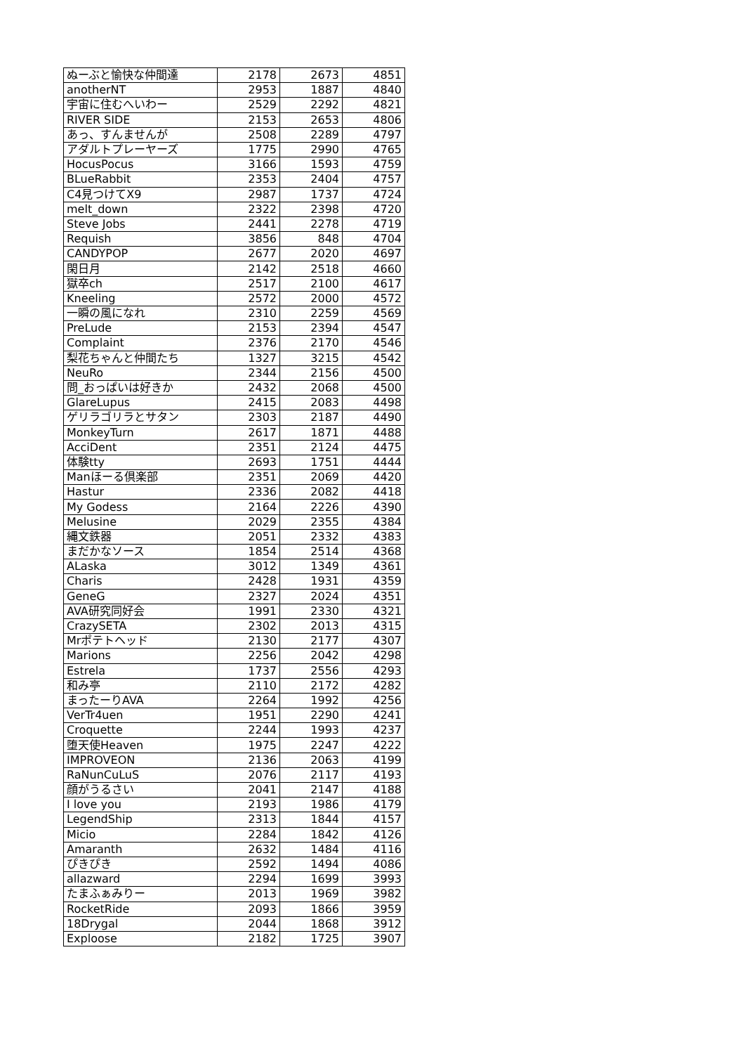| ぬーぶと愉快な仲間達 | 2178 | 2673 | 4851 |
| anotherNT | 2953 | 1887 | 4840 |
| 宇宙に住むへいわー | 2529 | 2292 | 4821 |
| RIVER SIDE | 2153 | 2653 | 4806 |
| あっ、すんませんが | 2508 | 2289 | 4797 |
| アダルトプレーヤーズ | 1775 | 2990 | 4765 |
| HocusPocus | 3166 | 1593 | 4759 |
| BLueRabbit | 2353 | 2404 | 4757 |
| C4見つけてX9 | 2987 | 1737 | 4724 |
| melt_down | 2322 | 2398 | 4720 |
| Steve Jobs | 2441 | 2278 | 4719 |
| Requish | 3856 | 848 | 4704 |
| CANDYPOP | 2677 | 2020 | 4697 |
| 閑日月 | 2142 | 2518 | 4660 |
| 獄卒ch | 2517 | 2100 | 4617 |
| Kneeling | 2572 | 2000 | 4572 |
| 一瞬の風になれ | 2310 | 2259 | 4569 |
| PreLude | 2153 | 2394 | 4547 |
| Complaint | 2376 | 2170 | 4546 |
| 梨花ちゃんと仲間たち | 1327 | 3215 | 4542 |
| NeuRo | 2344 | 2156 | 4500 |
| 問_おっぱいは好きか | 2432 | 2068 | 4500 |
| GlareLupus | 2415 | 2083 | 4498 |
| ゲリラゴリラとサタン | 2303 | 2187 | 4490 |
| MonkeyTurn | 2617 | 1871 | 4488 |
| AcciDent | 2351 | 2124 | 4475 |
| 体験tty | 2693 | 1751 | 4444 |
| Manほーる倶楽部 | 2351 | 2069 | 4420 |
| Hastur | 2336 | 2082 | 4418 |
| My Godess | 2164 | 2226 | 4390 |
| Melusine | 2029 | 2355 | 4384 |
| 縄文鉄器 | 2051 | 2332 | 4383 |
| まだかなソース | 1854 | 2514 | 4368 |
| ALaska | 3012 | 1349 | 4361 |
| Charis | 2428 | 1931 | 4359 |
| GeneG | 2327 | 2024 | 4351 |
| AVA研究同好会 | 1991 | 2330 | 4321 |
| CrazySETA | 2302 | 2013 | 4315 |
| Mrポテトヘッド | 2130 | 2177 | 4307 |
| Marions | 2256 | 2042 | 4298 |
| Estrela | 1737 | 2556 | 4293 |
| 和み亭 | 2110 | 2172 | 4282 |
| まったーりAVA | 2264 | 1992 | 4256 |
| VerTr4uen | 1951 | 2290 | 4241 |
| Croquette | 2244 | 1993 | 4237 |
| 堕天使Heaven | 1975 | 2247 | 4222 |
| IMPROVEON | 2136 | 2063 | 4199 |
| RaNunCuLuS | 2076 | 2117 | 4193 |
| 顔がうるさい | 2041 | 2147 | 4188 |
| I love you | 2193 | 1986 | 4179 |
| LegendShip | 2313 | 1844 | 4157 |
| Micio | 2284 | 1842 | 4126 |
| Amaranth | 2632 | 1484 | 4116 |
| ぴきぴき | 2592 | 1494 | 4086 |
| allazward | 2294 | 1699 | 3993 |
| たまふぁみりー | 2013 | 1969 | 3982 |
| RocketRide | 2093 | 1866 | 3959 |
| 18Drygal | 2044 | 1868 | 3912 |
| Exploose | 2182 | 1725 | 3907 |